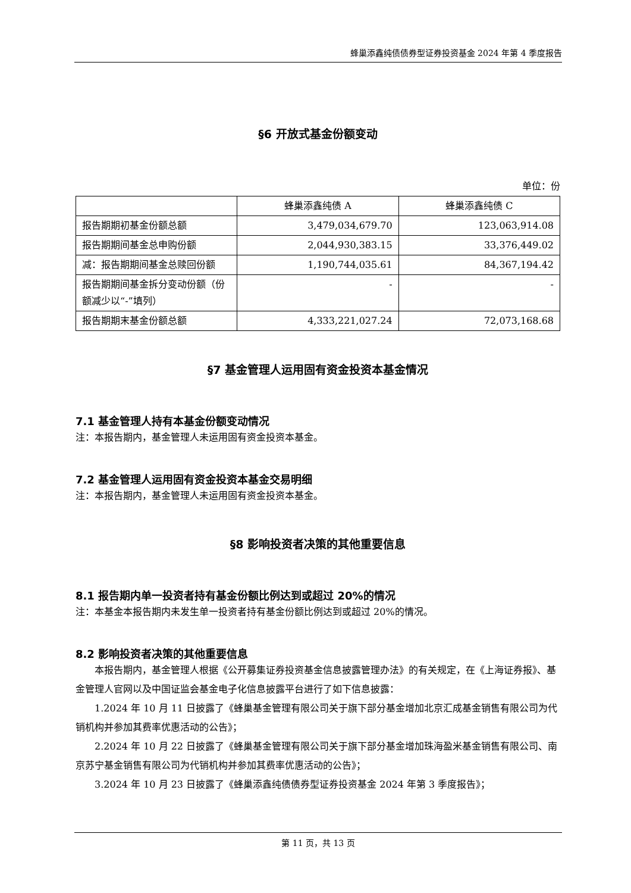蜂巢添鑫纯债债券型证券投资基金 2024 年第 4 季度报告
§6 开放式基金份额变动
单位：份
| | 蜂巢添鑫纯债 A | 蜂巢添鑫纯债 C |
| 报告期期初基金份额总额 | 3,479,034,679.70 | 123,063,914.08 |
| 报告期期间基金总申购份额 | 2,044,930,383.15 | 33,376,449.02 |
| 减：报告期期间基金总赎回份额 | 1,190,744,035.61 | 84,367,194.42 |
| 报告期期间基金拆分变动份额（份额减少以“-”填列） | - | - |
| 报告期期末基金份额总额 | 4,333,221,027.24 | 72,073,168.68 |
§7 基金管理人运用固有资金投资本基金情况
7.1 基金管理人持有本基金份额变动情况
注：本报告期内，基金管理人未运用固有资金投资本基金。
7.2 基金管理人运用固有资金投资本基金交易明细
注：本报告期内，基金管理人未运用固有资金投资本基金。
§8 影响投资者决策的其他重要信息
8.1 报告期内单一投资者持有基金份额比例达到或超过 20%的情况
注：本基金本报告期内未发生单一投资者持有基金份额比例达到或超过 20%的情况。
8.2 影响投资者决策的其他重要信息
本报告期内，基金管理人根据《公开募集证券投资基金信息披露管理办法》的有关规定，在《上海证券报》、基金管理人官网以及中国证监会基金电子化信息披露平台进行了如下信息披露：
1.2024 年 10 月 11 日披露了《蜂巢基金管理有限公司关于旗下部分基金增加北京汇成基金销售有限公司为代销机构并参加其费率优惠活动的公告》；
2.2024 年 10 月 22 日披露了《蜂巢基金管理有限公司关于旗下部分基金增加珠海盈米基金销售有限公司、南京苏宁基金销售有限公司为代销机构并参加其费率优惠活动的公告》；
3.2024 年 10 月 23 日披露了《蜂巢添鑫纯债债券型证券投资基金 2024 年第 3 季度报告》；
第 11 页，共 13 页